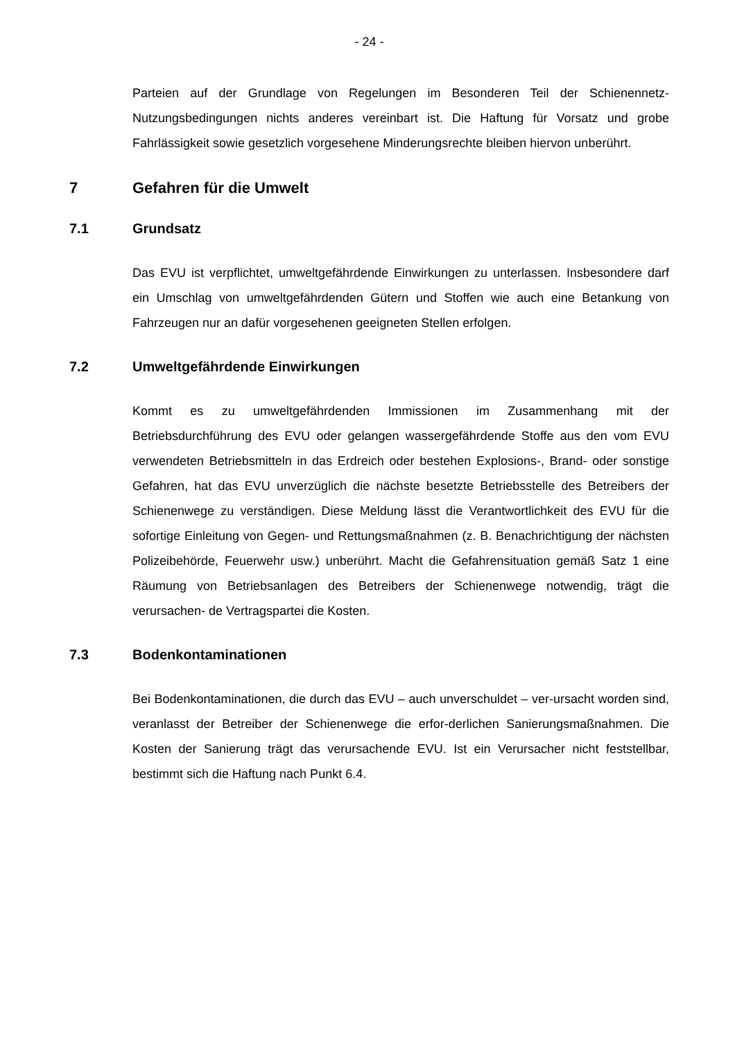- 24 -
Parteien auf der Grundlage von Regelungen im Besonderen Teil der Schienennetz-Nutzungsbedingungen nichts anderes vereinbart ist. Die Haftung für Vorsatz und grobe Fahrlässigkeit sowie gesetzlich vorgesehene Minderungsrechte bleiben hiervon unberührt.
7 Gefahren für die Umwelt
7.1 Grundsatz
Das EVU ist verpflichtet, umweltgefährdende Einwirkungen zu unterlassen. Insbesondere darf ein Umschlag von umweltgefährdenden Gütern und Stoffen wie auch eine Betankung von Fahrzeugen nur an dafür vorgesehenen geeigneten Stellen erfolgen.
7.2 Umweltgefährdende Einwirkungen
Kommt es zu umweltgefährdenden Immissionen im Zusammenhang mit der Betriebsdurchführung des EVU oder gelangen wassergefährdende Stoffe aus den vom EVU verwendeten Betriebsmitteln in das Erdreich oder bestehen Explosions-, Brand- oder sonstige Gefahren, hat das EVU unverzüglich die nächste besetzte Betriebsstelle des Betreibers der Schienenwege zu verständigen. Diese Meldung lässt die Verantwortlichkeit des EVU für die sofortige Einleitung von Gegen- und Rettungsmaßnahmen (z. B. Benachrichtigung der nächsten Polizeibehörde, Feuerwehr usw.) unberührt. Macht die Gefahrensituation gemäß Satz 1 eine Räumung von Betriebsanlagen des Betreibers der Schienenwege notwendig, trägt die verursachen- de Vertragspartei die Kosten.
7.3 Bodenkontaminationen
Bei Bodenkontaminationen, die durch das EVU – auch unverschuldet – ver-ursacht worden sind, veranlasst der Betreiber der Schienenwege die erfor-derlichen Sanierungsmaßnahmen. Die Kosten der Sanierung trägt das verursachende EVU. Ist ein Verursacher nicht feststellbar, bestimmt sich die Haftung nach Punkt 6.4.